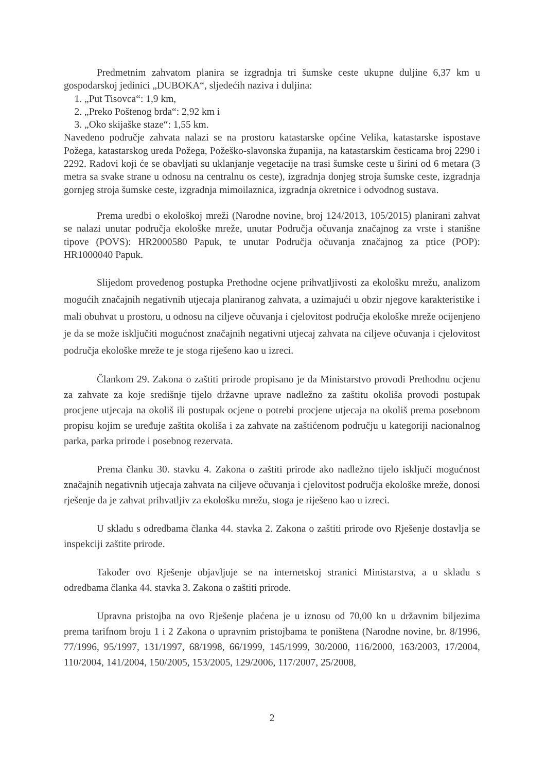Predmetnim zahvatom planira se izgradnja tri šumske ceste ukupne duljine 6,37 km u gospodarskoj jedinici „DUBOKA“, sljedećih naziva i duljina:
1. „Put Tisovca“: 1,9 km,
2. „Preko Poštenog brda“: 2,92 km i
3. „Oko skijaške staze“: 1,55 km.
Navedeno područje zahvata nalazi se na prostoru katastarske općine Velika, katastarske ispostave Požega, katastarskog ureda Požega, Požeško-slavonska županija, na katastarskim česticama broj 2290 i 2292. Radovi koji će se obavljati su uklanjanje vegetacije na trasi šumske ceste u širini od 6 metara (3 metra sa svake strane u odnosu na centralnu os ceste), izgradnja donjeg stroja šumske ceste, izgradnja gornjeg stroja šumske ceste, izgradnja mimoilaznica, izgradnja okretnice i odvodnog sustava.
Prema uredbi o ekološkoj mreži (Narodne novine, broj 124/2013, 105/2015) planirani zahvat se nalazi unutar područja ekološke mreže, unutar Područja očuvanja značajnog za vrste i stanišne tipove (POVS): HR2000580 Papuk, te unutar Područja očuvanja značajnog za ptice (POP): HR1000040 Papuk.
Slijedom provedenog postupka Prethodne ocjene prihvatljivosti za ekološku mrežu, analizom mogućih značajnih negativnih utjecaja planiranog zahvata, a uzimajući u obzir njegove karakteristike i mali obuhvat u prostoru, u odnosu na ciljeve očuvanja i cjelovitost područja ekološke mreže ocijenjeno je da se može isključiti mogućnost značajnih negativni utjecaj zahvata na ciljeve očuvanja i cjelovitost područja ekološke mreže te je stoga riješeno kao u izreci.
Člankom 29. Zakona o zaštiti prirode propisano je da Ministarstvo provodi Prethodnu ocjenu za zahvate za koje središnje tijelo državne uprave nadležno za zaštitu okoliša provodi postupak procjene utjecaja na okoliš ili postupak ocjene o potrebi procjene utjecaja na okoliš prema posebnom propisu kojim se uređuje zaštita okoliša i za zahvate na zaštićenom području u kategoriji nacionalnog parka, parka prirode i posebnog rezervata.
Prema članku 30. stavku 4. Zakona o zaštiti prirode ako nadležno tijelo isključi mogućnost značajnih negativnih utjecaja zahvata na ciljeve očuvanja i cjelovitost područja ekološke mreže, donosi rješenje da je zahvat prihvatljiv za ekološku mrežu, stoga je riješeno kao u izreci.
U skladu s odredbama članka 44. stavka 2. Zakona o zaštiti prirode ovo Rješenje dostavlja se inspekciji zaštite prirode.
Također ovo Rješenje objavljuje se na internetskoj stranici Ministarstva, a u skladu s odredbama članka 44. stavka 3. Zakona o zaštiti prirode.
Upravna pristojba na ovo Rješenje plaćena je u iznosu od 70,00 kn u državnim biljezima prema tarifnom broju 1 i 2 Zakona o upravnim pristojbama te poništena (Narodne novine, br. 8/1996, 77/1996, 95/1997, 131/1997, 68/1998, 66/1999, 145/1999, 30/2000, 116/2000, 163/2003, 17/2004, 110/2004, 141/2004, 150/2005, 153/2005, 129/2006, 117/2007, 25/2008,
2